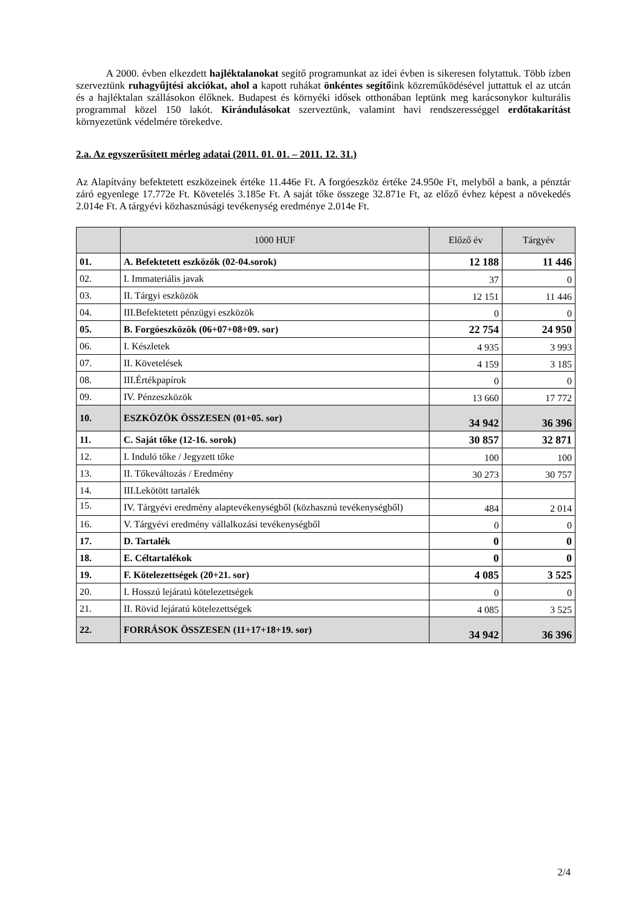A 2000. évben elkezdett hajléktalanokat segítő programunkat az idei évben is sikeresen folytattuk. Több ízben szerveztünk ruhagyűjtési akciókat, ahol a kapott ruhákat önkéntes segítőink közreműködésével juttattuk el az utcán és a hajléktalan szállásokon élőknek. Budapest és környéki idősek otthonában leptünk meg karácsonykor kulturális programmal közel 150 lakót. Kirándulásokat szerveztünk, valamint havi rendszerességgel erdőtakarítást környezetünk védelmére törekedve.
2.a. Az egyszerűsített mérleg adatai (2011. 01. 01. – 2011. 12. 31.)
Az Alapítvány befektetett eszközeinek értéke 11.446e Ft. A forgóeszköz értéke 24.950e Ft, melyből a bank, a pénztár záró egyenlege 17.772e Ft. Követelés 3.185e Ft. A saját tőke összege 32.871e Ft, az előző évhez képest a növekedés 2.014e Ft. A tárgyévi közhasznúsági tevékenység eredménye 2.014e Ft.
| | 1000 HUF | Előző év | Tárgyév |
| --- | --- | --- | --- |
| 01. | A. Befektetett eszközök (02-04.sorok) | 12 188 | 11 446 |
| 02. | I. Immateriális javak | 37 | 0 |
| 03. | II. Tárgyi eszközök | 12 151 | 11 446 |
| 04. | III.Befektetett pénzügyi eszközök | 0 | 0 |
| 05. | B. Forgóeszközök (06+07+08+09. sor) | 22 754 | 24 950 |
| 06. | I. Készletek | 4 935 | 3 993 |
| 07. | II. Követelések | 4 159 | 3 185 |
| 08. | III.Értékpapírok | 0 | 0 |
| 09. | IV. Pénzeszközök | 13 660 | 17 772 |
| 10. | ESZKÖZÖK ÖSSZESEN (01+05. sor) | 34 942 | 36 396 |
| 11. | C. Saját tőke (12-16. sorok) | 30 857 | 32 871 |
| 12. | I. Induló tőke / Jegyzett tőke | 100 | 100 |
| 13. | II. Tőkeváltozás / Eredmény | 30 273 | 30 757 |
| 14. | III.Lekötött tartalék | | |
| 15. | IV. Tárgyévi eredmény alaptevékenységből (közhasznú tevékenységből) | 484 | 2 014 |
| 16. | V. Tárgyévi eredmény vállalkozási tevékenységből | 0 | 0 |
| 17. | D. Tartalék | 0 | 0 |
| 18. | E. Céltartalékok | 0 | 0 |
| 19. | F. Kötelezettségek (20+21. sor) | 4 085 | 3 525 |
| 20. | I. Hosszú lejáratú kötelezettségek | 0 | 0 |
| 21. | II. Rövid lejáratú kötelezettségek | 4 085 | 3 525 |
| 22. | FORRÁSOK ÖSSZESEN (11+17+18+19. sor) | 34 942 | 36 396 |
2/4